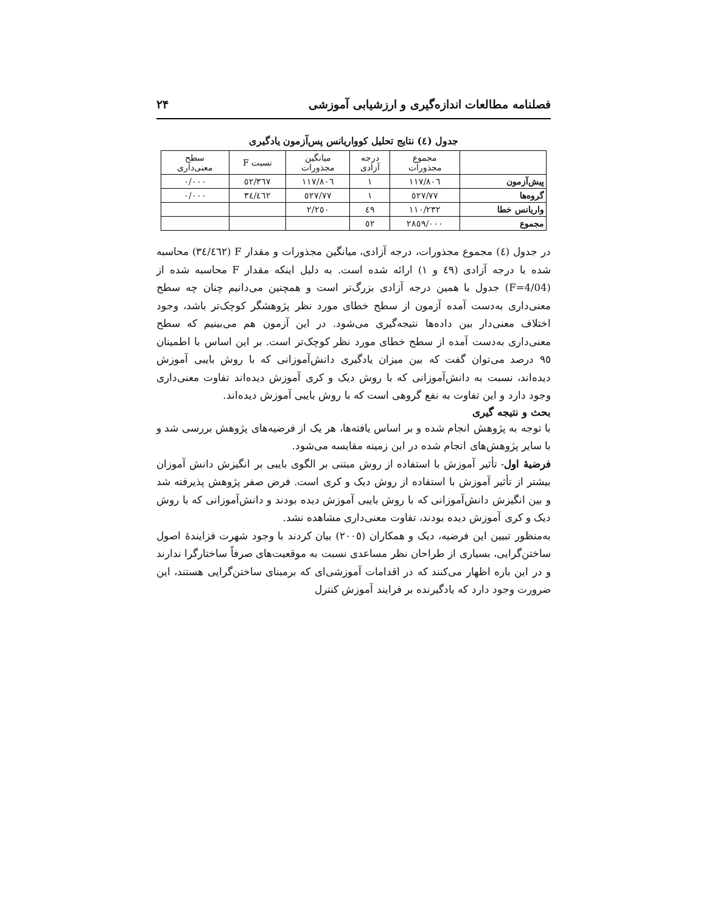فصلنامه مطالعات اندازه‌گیری و ارزشیابی آموزشی ۲۴
جدول (٤) نتایج تحلیل کوواریانس پس‌آزمون یادگیری
| | مجموع مجذورات | درجه آزادی | میانگین مجذورات | نسبت F | سطح معنی‌داری |
| --- | --- | --- | --- | --- | --- |
| پیش‌آزمون | ۱۱۷/۸۰٦ | ۱ | ۱۱۷/۸۰٦ | ٥٢/٣٦٧ | ۰/۰۰۰ |
| گروه‌ها | ۷۷/٥٢۷ | ۱ | ۷۷/٥٢۷ | ٣٤/٤٦٢ | ۰/۰۰۰ |
| واریانس خطا | ۱۱۰/۲۳۲ | ٤۹ | ۲/۲٥۰ | | |
| مجموع | ۲۸٥۹/۰۰۰ | ٥۲ | | | |
در جدول (٤) مجموع مجذورات، درجه آزادی، میانگین مجذورات و مقدار F (٣٤/٤٦٢) محاسبه شده با درجه آزادی (٤۹ و ۱) ارائه شده است. به دلیل اینکه مقدار F محاسبه شده از (F=4/04) جدول با همین درجه آزادی بزرگ‌تر است و همچنین می‌دانیم چنان چه سطح معنی‌داری به‌دست آمده آزمون از سطح خطای مورد نظر پژوهشگر کوچک‌تر باشد، وجود اختلاف معنی‌دار بین داده‌ها نتیجه‌گیری می‌شود. در این آزمون هم می‌بینیم که سطح معنی‌داری به‌دست آمده از سطح خطای مورد نظر کوچک‌تر است. بر این اساس با اطمینان ۹٥ درصد می‌توان گفت که بین میزان یادگیری دانش‌آموزانی که با روش بایبی آموزش دیده‌اند، نسبت به دانش‌آموزانی که با روش دیک و کری آموزش دیده‌اند تفاوت معنی‌داری وجود دارد و این تفاوت به نفع گروهی است که با روش بایبی آموزش دیده‌اند.
بحث و نتیجه گیری
با توجه به پژوهش انجام شده و بر اساس یافته‌ها، هر یک از فرضیه‌های پژوهش بررسی شد و با سایر پژوهش‌های انجام شده در این زمینه مقایسه می‌شود.
فرضیهٔ اول- تأثیر آموزش با استفاده از روش مبتنی بر الگوی بایبی بر انگیزش دانش آموزان بیشتر از تأثیر آموزش با استفاده از روش دیک و کری است. فرض صفر پژوهش پذیرفته شد و بین انگیزش دانش‌آموزانی که با روش بایبی آموزش دیده بودند و دانش‌آموزانی که با روش دیک و کری آموزش دیده بودند، تفاوت معنی‌داری مشاهده نشد.
به‌منظور تبیین این فرضیه، دیک و همکاران (۲۰۰٥) بیان کردند با وجود شهرت فزایندهٔ اصول ساختن‌گرایی، بسیاری از طراحان نظر مساعدی نسبت به موقعیت‌های صرفاً ساختارگرا ندارند و در این باره اظهار می‌کنند که در اقدامات آموزشی‌ای که برمبنای ساختن‌گرایی هستند، این ضرورت وجود دارد که یادگیرنده بر فرایند آموزش کنترل